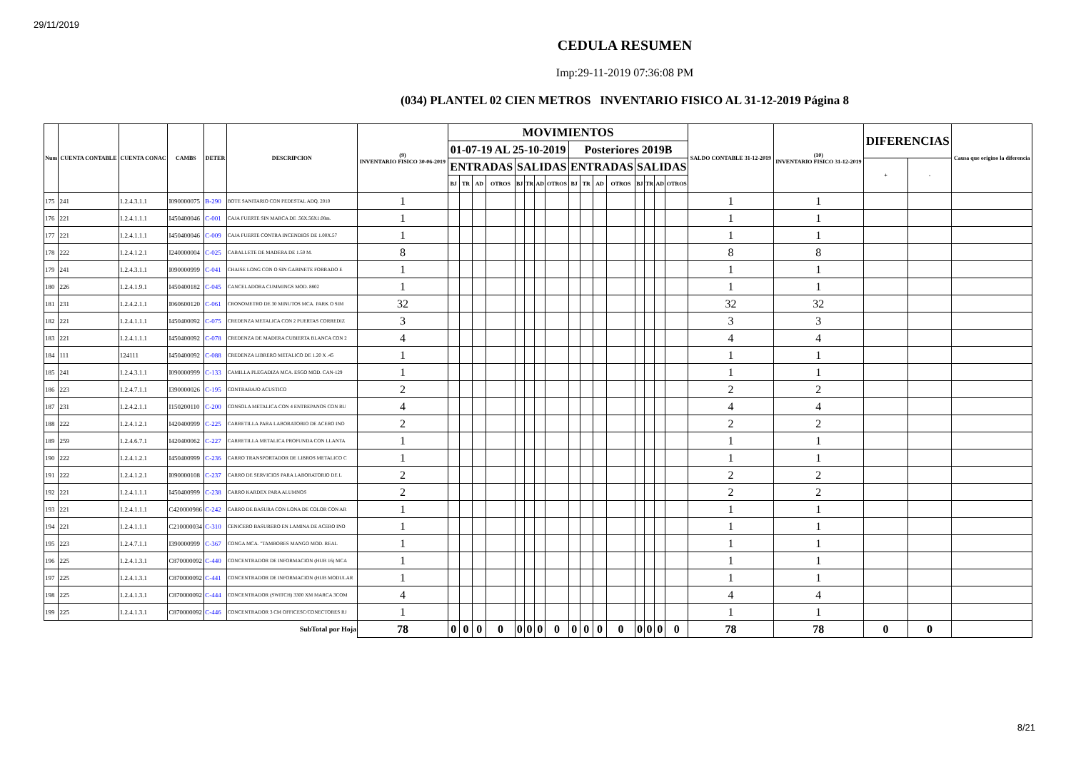29/11/2019
CEDULA RESUMEN
Imp:29-11-2019 07:36:08 PM
(034) PLANTEL 02 CIEN METROS INVENTARIO FISICO AL 31-12-2019 Página 8
| Num | CUENTA CONTABLE | CUENTA CONAC | CAMBS | DETER | DESCRIPCION | (9) INVENTARIO FISICO 30-06-2019 | MOVIMIENTOS | | | | | | | | | | | | | | | | SALDO CONTABLE 31-12-2019 | (10) INVENTARIO FISICO 31-12-2019 | DIFERENCIAS | | Causa que origino la diferencia |
| --- | --- | --- | --- | --- | --- | --- | --- | --- | --- | --- | --- | --- | --- | --- | --- | --- | --- | --- | --- | --- | --- | --- | --- | --- | --- | --- | --- |
| | | | | | | | 01-07-19 AL 25-10-2019 | | | | | | | | Posteriores 2019B | | | | | | | | | | | | |
| | | | | | | | ENTRADAS | | | | SALIDAS | | | | ENTRADAS | | | | SALIDAS | | | | | | + | - | |
| | | | | | | | BJ | TR | AD | OTROS | BJ | TR | AD | OTROS | BJ | TR | AD | OTROS | BJ | TR | AD | OTROS | | | | | |
| 175 | 241 | 1.2.4.3.1.1 | I090000075 | B-290 | BOTE SANITARIO CON PEDESTAL ADQ. 2010 | 1 | | | | | | | | | | | | | | | | | 1 | 1 | | | |
| 176 | 221 | 1.2.4.1.1.1 | I450400046 | C-001 | CAJA FUERTE SIN MARCA DE .56X.56X1.08m. | 1 | | | | | | | | | | | | | | | | | 1 | 1 | | | |
| 177 | 221 | 1.2.4.1.1.1 | I450400046 | C-009 | CAJA FUERTE CONTRA INCENDIOS DE 1.00X.57 | 1 | | | | | | | | | | | | | | | | | 1 | 1 | | | |
| 178 | 222 | 1.2.4.1.2.1 | I240000004 | C-025 | CABALLETE DE MADERA DE 1.50 M. | 8 | | | | | | | | | | | | | | | | | 8 | 8 | | | |
| 179 | 241 | 1.2.4.3.1.1 | I090000999 | C-041 | CHAISE LONG CON O SIN GABINETE FORRADO E | 1 | | | | | | | | | | | | | | | | | 1 | 1 | | | |
| 180 | 226 | 1.2.4.1.9.1 | I450400182 | C-045 | CANCELADORA CUMMINGS MOD. 8802 | 1 | | | | | | | | | | | | | | | | | 1 | 1 | | | |
| 181 | 231 | 1.2.4.2.1.1 | I060600120 | C-061 | CRONOMETRO DE 30 MINUTOS MCA. PARK O SIM | 32 | | | | | | | | | | | | | | | | | 32 | 32 | | | |
| 182 | 221 | 1.2.4.1.1.1 | I450400092 | C-075 | CREDENZA METALICA CON 2 PUERTAS CORREDIZ | 3 | | | | | | | | | | | | | | | | | 3 | 3 | | | |
| 183 | 221 | 1.2.4.1.1.1 | I450400092 | C-078 | CREDENZA DE MADERA CUBIERTA BLANCA CON 2 | 4 | | | | | | | | | | | | | | | | | 4 | 4 | | | |
| 184 | 111 | 124111 | I450400092 | C-088 | CREDENZA LIBRERO METALICO DE 1.20 X .45 | 1 | | | | | | | | | | | | | | | | | 1 | 1 | | | |
| 185 | 241 | 1.2.4.3.1.1 | I090000999 | C-133 | CAMILLA PLEGADIZA MCA. ESGO MOD. CAN-129 | 1 | | | | | | | | | | | | | | | | | 1 | 1 | | | |
| 186 | 223 | 1.2.4.7.1.1 | I390000026 | C-195 | CONTRABAJO ACUSTICO | 2 | | | | | | | | | | | | | | | | | 2 | 2 | | | |
| 187 | 231 | 1.2.4.2.1.1 | I150200110 | C-200 | CONSOLA METALICA CON 4 ENTREPANOS CON RU | 4 | | | | | | | | | | | | | | | | | 4 | 4 | | | |
| 188 | 222 | 1.2.4.1.2.1 | I420400999 | C-225 | CARRETILLA PARA LABORATORIO DE ACERO INO | 2 | | | | | | | | | | | | | | | | | 2 | 2 | | | |
| 189 | 259 | 1.2.4.6.7.1 | I420400062 | C-227 | CARRETILLA METALICA PROFUNDA CON LLANTA | 1 | | | | | | | | | | | | | | | | | 1 | 1 | | | |
| 190 | 222 | 1.2.4.1.2.1 | I450400999 | C-236 | CARRO TRANSPORTADOR DE LIBROS METALICO C | 1 | | | | | | | | | | | | | | | | | 1 | 1 | | | |
| 191 | 222 | 1.2.4.1.2.1 | I090000108 | C-237 | CARRO DE SERVICIOS PARA LABORATORIO DE L | 2 | | | | | | | | | | | | | | | | | 2 | 2 | | | |
| 192 | 221 | 1.2.4.1.1.1 | I450400999 | C-238 | CARRO KARDEX PARA ALUMNOS | 2 | | | | | | | | | | | | | | | | | 2 | 2 | | | |
| 193 | 221 | 1.2.4.1.1.1 | C420000986 | C-242 | CARRO DE BASURA CON LONA DE COLOR CON AR | 1 | | | | | | | | | | | | | | | | | 1 | 1 | | | |
| 194 | 221 | 1.2.4.1.1.1 | C210000034 | C-310 | CENICERO BASURERO EN LAMINA DE ACERO INO | 1 | | | | | | | | | | | | | | | | | 1 | 1 | | | |
| 195 | 223 | 1.2.4.7.1.1 | I390000999 | C-367 | CONGA MCA. "TAMBORES MANGO MOD. REAL | 1 | | | | | | | | | | | | | | | | | 1 | 1 | | | |
| 196 | 225 | 1.2.4.1.3.1 | C870000092 | C-440 | CONCENTRADOR DE INFORMACION (HUB 16) MCA | 1 | | | | | | | | | | | | | | | | | 1 | 1 | | | |
| 197 | 225 | 1.2.4.1.3.1 | C870000092 | C-441 | CONCENTRADOR DE INFORMACION (HUB MODULAR | 1 | | | | | | | | | | | | | | | | | 1 | 1 | | | |
| 198 | 225 | 1.2.4.1.3.1 | C870000092 | C-444 | CONCENTRADOR (SWITCH) 3300 XM MARCA 3COM | 4 | | | | | | | | | | | | | | | | | 4 | 4 | | | |
| 199 | 225 | 1.2.4.1.3.1 | C870000092 | C-446 | CONCENTRADOR 3 CM OFFICESC/CONECTORES RJ | 1 | | | | | | | | | | | | | | | | | 1 | 1 | | | |
| SubTotal por Hoja | | | | | | 78 | 0 | 0 | 0 | 0 | 0 | 0 | 0 | 0 | 0 | 0 | 0 | 0 | 0 | 0 | 0 | 0 | 78 | 78 | 0 | 0 | |
8/21